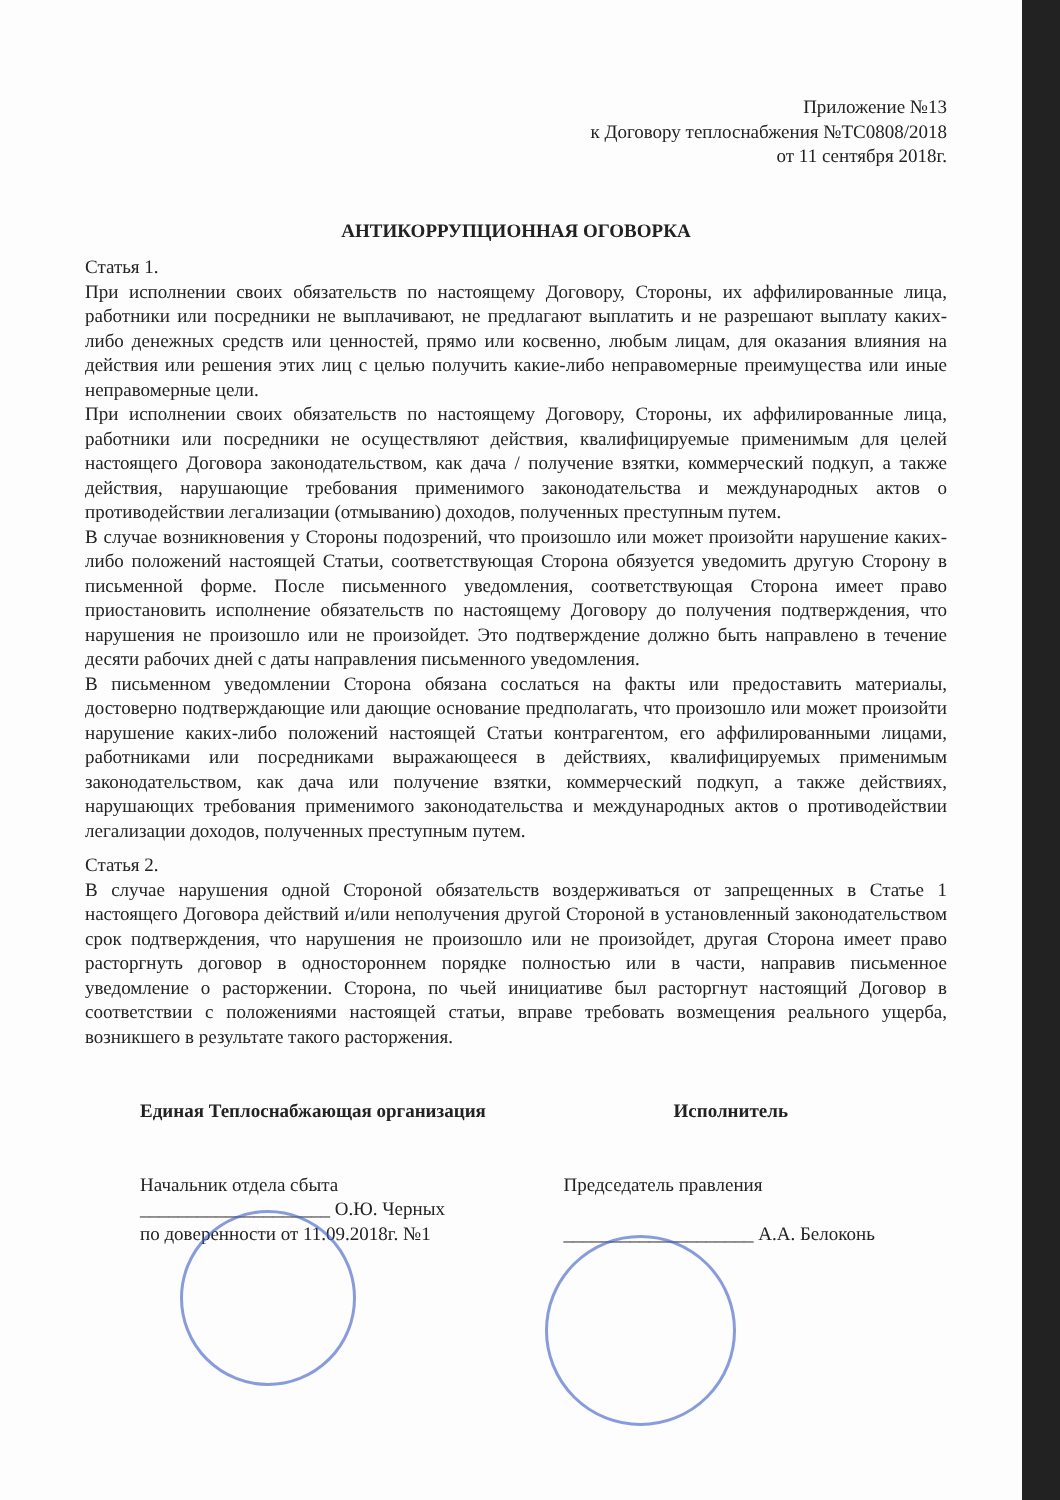Приложение №13
к Договору теплоснабжения №ТС0808/2018
от 11 сентября 2018г.
АНТИКОРРУПЦИОННАЯ ОГОВОРКА
Статья 1.
При исполнении своих обязательств по настоящему Договору, Стороны, их аффилированные лица, работники или посредники не выплачивают, не предлагают выплатить и не разрешают выплату каких-либо денежных средств или ценностей, прямо или косвенно, любым лицам, для оказания влияния на действия или решения этих лиц с целью получить какие-либо неправомерные преимущества или иные неправомерные цели.
При исполнении своих обязательств по настоящему Договору, Стороны, их аффилированные лица, работники или посредники не осуществляют действия, квалифицируемые применимым для целей настоящего Договора законодательством, как дача / получение взятки, коммерческий подкуп, а также действия, нарушающие требования применимого законодательства и международных актов о противодействии легализации (отмыванию) доходов, полученных преступным путем.
В случае возникновения у Стороны подозрений, что произошло или может произойти нарушение каких-либо положений настоящей Статьи, соответствующая Сторона обязуется уведомить другую Сторону в письменной форме. После письменного уведомления, соответствующая Сторона имеет право приостановить исполнение обязательств по настоящему Договору до получения подтверждения, что нарушения не произошло или не произойдет. Это подтверждение должно быть направлено в течение десяти рабочих дней с даты направления письменного уведомления.
В письменном уведомлении Сторона обязана сослаться на факты или предоставить материалы, достоверно подтверждающие или дающие основание предполагать, что произошло или может произойти нарушение каких-либо положений настоящей Статьи контрагентом, его аффилированными лицами, работниками или посредниками выражающееся в действиях, квалифицируемых применимым законодательством, как дача или получение взятки, коммерческий подкуп, а также действиях, нарушающих требования применимого законодательства и международных актов о противодействии легализации доходов, полученных преступным путем.
Статья 2.
В случае нарушения одной Стороной обязательств воздерживаться от запрещенных в Статье 1 настоящего Договора действий и/или неполучения другой Стороной в установленный законодательством срок подтверждения, что нарушения не произошло или не произойдет, другая Сторона имеет право расторгнуть договор в одностороннем порядке полностью или в части, направив письменное уведомление о расторжении. Сторона, по чьей инициативе был расторгнут настоящий Договор в соответствии с положениями настоящей статьи, вправе требовать возмещения реального ущерба, возникшего в результате такого расторжения.
Единая Теплоснабжающая организация
Начальник отдела сбыта
____________________ О.Ю. Черных
по доверенности от 11.09.2018г. №1
Исполнитель
Председатель правления
____________________ А.А. Белоконь